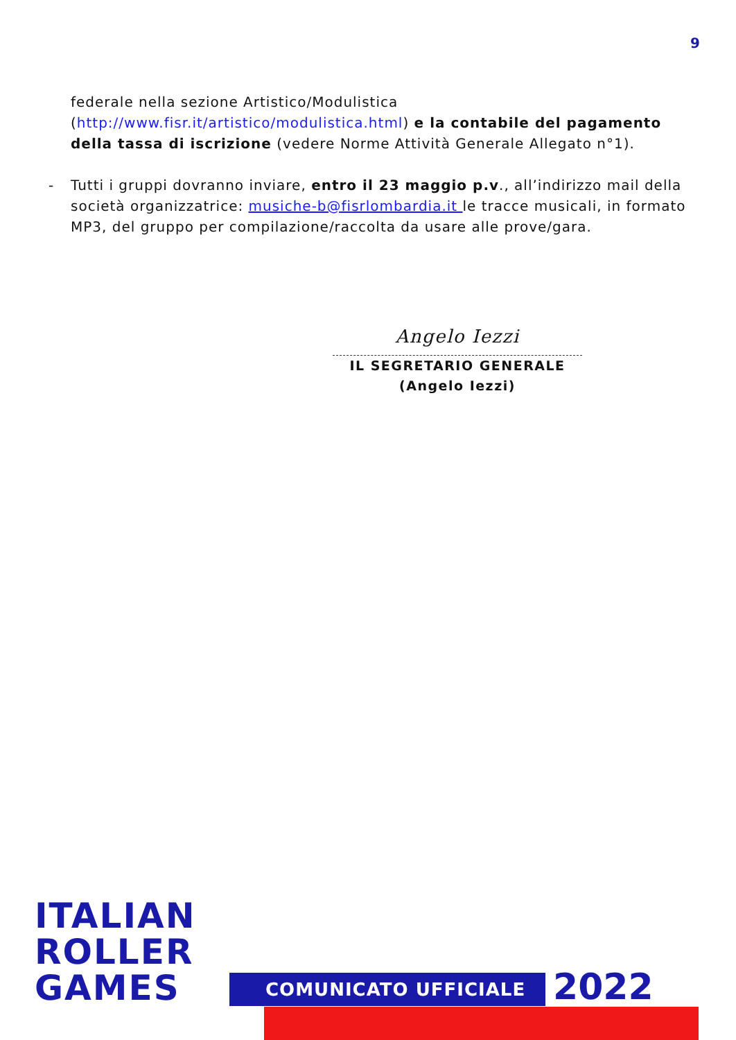9
federale nella sezione Artistico/Modulistica (http://www.fisr.it/artistico/modulistica.html) e la contabile del pagamento della tassa di iscrizione (vedere Norme Attività Generale Allegato n°1).
- Tutti i gruppi dovranno inviare, entro il 23 maggio p.v., all’indirizzo mail della società organizzatrice: musiche-b@fisrlombardia.it le tracce musicali, in formato MP3, del gruppo per compilazione/raccolta da usare alle prove/gara.
Angelo Iezzi
IL SEGRETARIO GENERALE
(Angelo Iezzi)
ITALIAN
ROLLER
GAMES
COMUNICATO UFFICIALE 2022